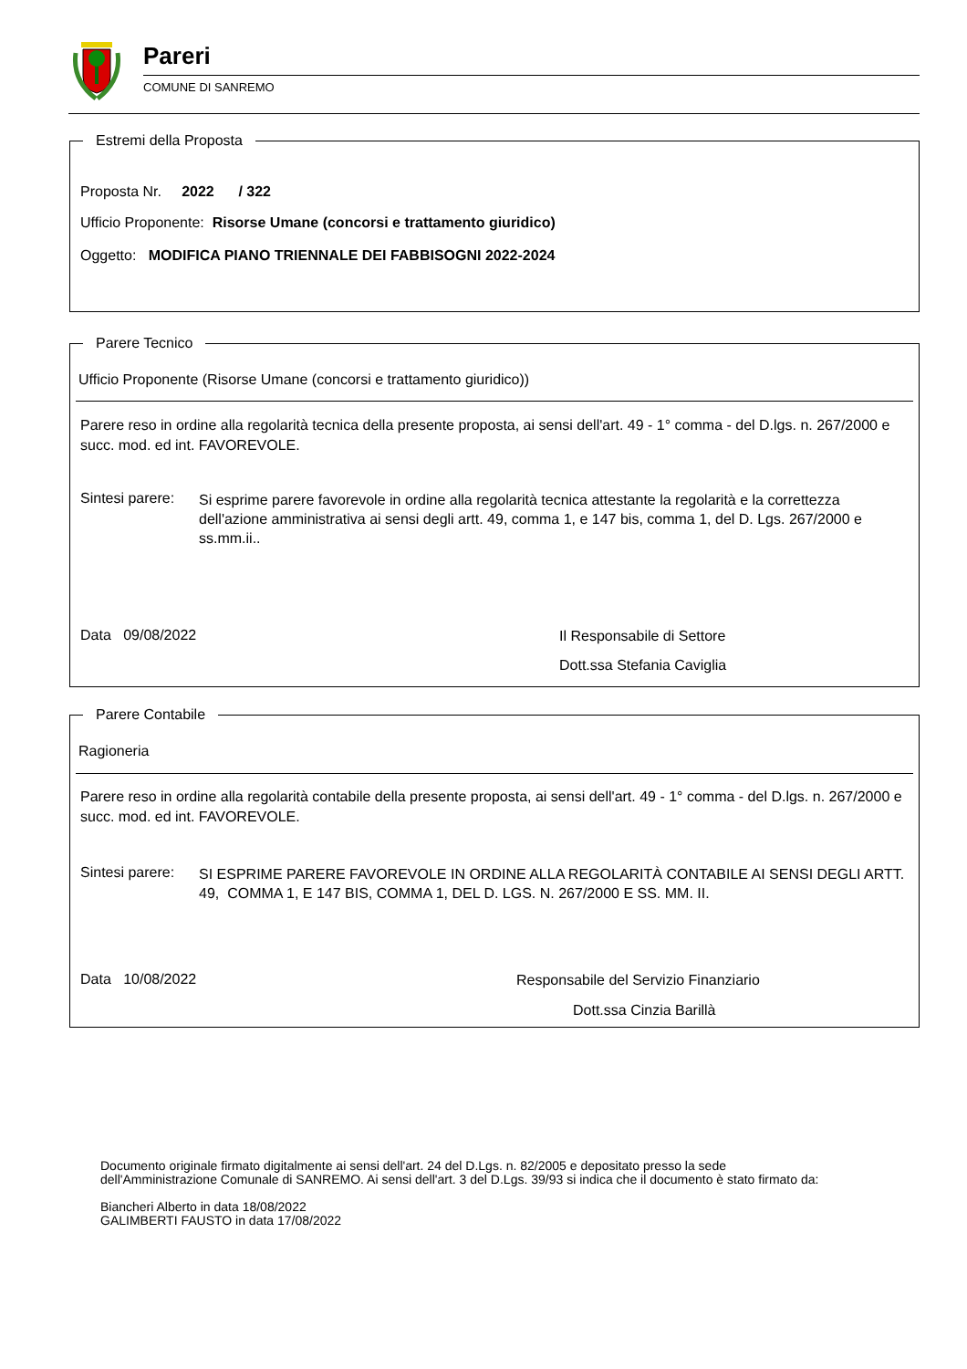Pareri
COMUNE DI SANREMO
Estremi della Proposta
Proposta Nr. 2022 / 322
Ufficio Proponente: Risorse Umane (concorsi e trattamento giuridico)
Oggetto: MODIFICA PIANO TRIENNALE DEI FABBISOGNI 2022-2024
Parere Tecnico
Ufficio Proponente (Risorse Umane (concorsi e trattamento giuridico))
Parere reso in ordine alla regolarità tecnica della presente proposta, ai sensi dell'art. 49 - 1° comma - del D.lgs. n. 267/2000 e succ. mod. ed int. FAVOREVOLE.
Sintesi parere:
Si esprime parere favorevole in ordine alla regolarità tecnica attestante la regolarità e la correttezza dell'azione amministrativa ai sensi degli artt. 49, comma 1, e 147 bis, comma 1, del D. Lgs. 267/2000 e ss.mm.ii..
Data 09/08/2022 Il Responsabile di Settore
Dott.ssa Stefania Caviglia
Parere Contabile
Ragioneria
Parere reso in ordine alla regolarità contabile della presente proposta, ai sensi dell'art. 49 - 1° comma - del D.lgs. n. 267/2000 e succ. mod. ed int. FAVOREVOLE.
Sintesi parere:
SI ESPRIME PARERE FAVOREVOLE IN ORDINE ALLA REGOLARITÀ CONTABILE AI SENSI DEGLI ARTT. 49, COMMA 1, E 147 BIS, COMMA 1, DEL D. LGS. N. 267/2000 E SS. MM. II.
Data 10/08/2022
Responsabile del Servizio Finanziario
Dott.ssa Cinzia Barillà
Documento originale firmato digitalmente ai sensi dell'art. 24 del D.Lgs. n. 82/2005 e depositato presso la sede dell'Amministrazione Comunale di SANREMO. Ai sensi dell'art. 3 del D.Lgs. 39/93 si indica che il documento è stato firmato da:
Biancheri Alberto in data 18/08/2022
GALIMBERTI FAUSTO in data 17/08/2022